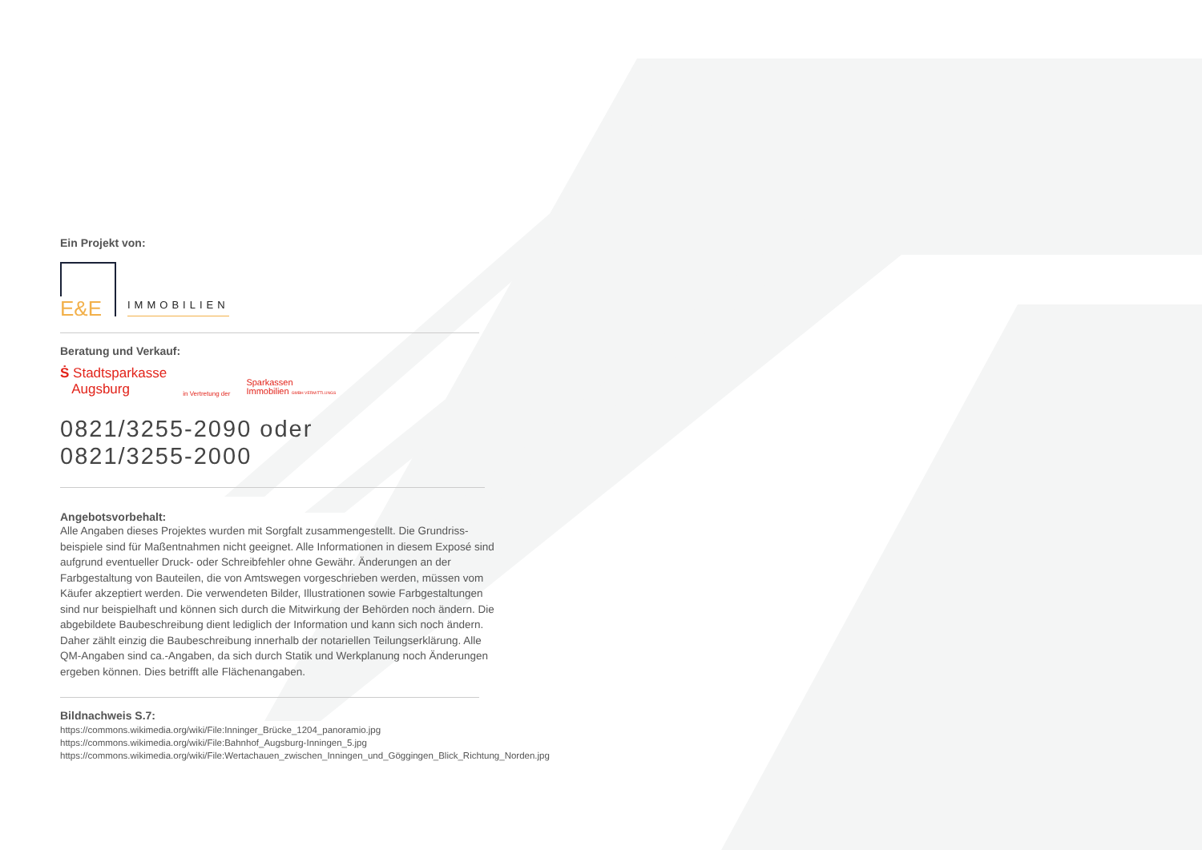Ein Projekt von:
E&E
IMMOBILIEN
Beratung und Verkauf:
Ṡ Stadtsparkasse
Augsburg
in Vertretung der
Sparkassen
Immobilien GMBH VERMITTLUNGS
0821/3255-2090 oder
0821/3255-2000
Angebotsvorbehalt:
Alle Angaben dieses Projektes wurden mit Sorgfalt zusammengestellt. Die Grundriss­beispiele sind für Maßentnahmen nicht geeignet. Alle Informationen in diesem Exposé sind aufgrund eventueller Druck- oder Schreibfehler ohne Gewähr. Änderungen an der Farbgestaltung von Bauteilen, die von Amtswegen vorgeschrieben werden, müssen vom Käufer akzeptiert werden. Die verwendeten Bilder, Illustrationen sowie Farbgestal­tungen sind nur beispielhaft und können sich durch die Mitwirkung der Behörden noch ändern. Die abgebildete Baubeschreibung dient lediglich der Information und kann sich noch ändern. Daher zählt einzig die Baubeschreibung innerhalb der notariellen Teilungserklärung. Alle QM-Angaben sind ca.-Angaben, da sich durch Statik und Werkplanung noch Änderungen ergeben können. Dies betrifft alle Flächenangaben.
Bildnachweis S.7:
https://commons.wikimedia.org/wiki/File:Inninger_Brücke_1204_panoramio.jpg
https://commons.wikimedia.org/wiki/File:Bahnhof_Augsburg-Inningen_5.jpg
https://commons.wikimedia.org/wiki/File:Wertachauen_zwischen_Inningen_und_Göggingen_Blick_Richtung_Norden.jpg